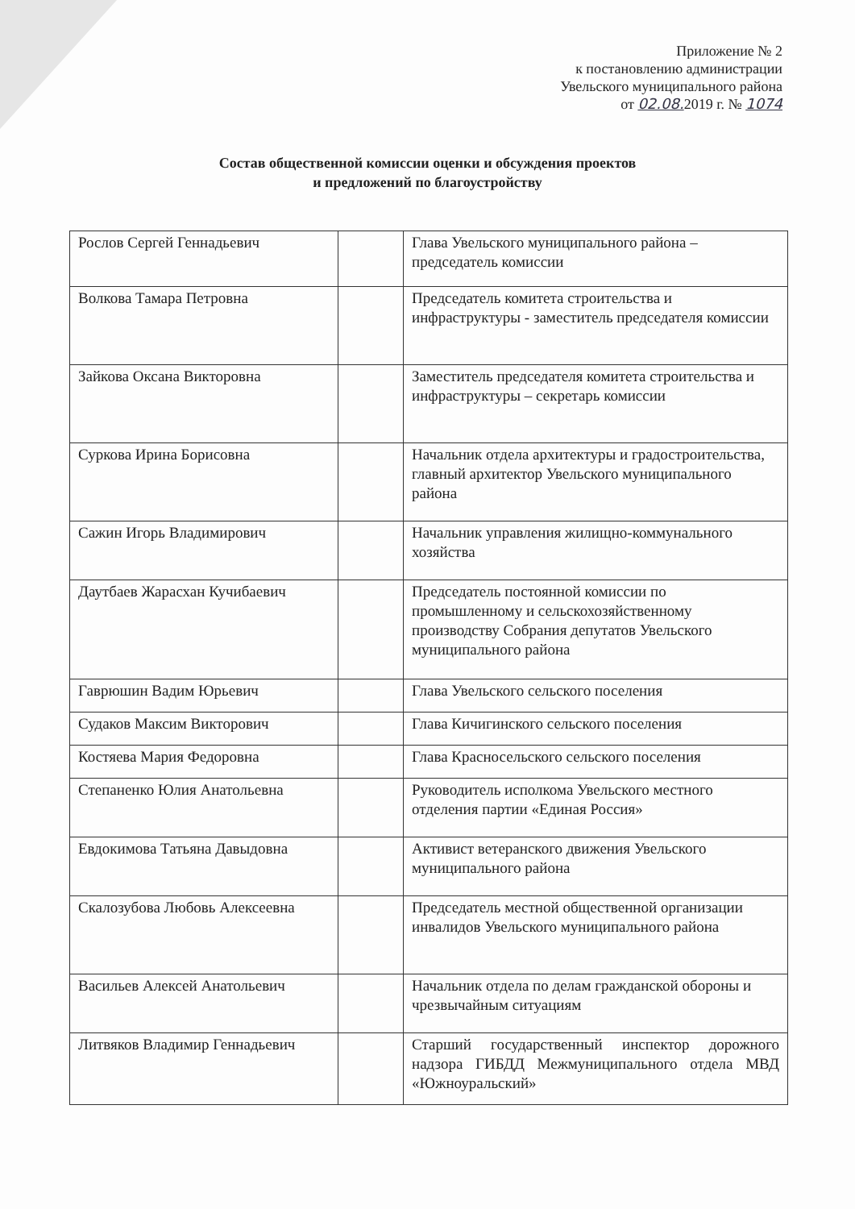Приложение № 2
к постановлению администрации
Увельского муниципального района
от 02.08. 2019 г. № 1074
Состав общественной комиссии оценки и обсуждения проектов
и предложений по благоустройству
| Рослов Сергей Геннадьевич | | Глава Увельского муниципального района – председатель комиссии |
| Волкова Тамара Петровна | | Председатель комитета строительства и инфраструктуры - заместитель председателя комиссии |
| Зайкова Оксана Викторовна | | Заместитель председателя комитета строительства и инфраструктуры – секретарь комиссии |
| Суркова Ирина Борисовна | | Начальник отдела архитектуры и градостроительства, главный архитектор Увельского муниципального района |
| Сажин Игорь Владимирович | | Начальник управления жилищно-коммунального хозяйства |
| Даутбаев Жарасхан Кучибаевич | | Председатель постоянной комиссии по промышленному и сельскохозяйственному производству Собрания депутатов Увельского муниципального района |
| Гаврюшин Вадим Юрьевич | | Глава Увельского сельского поселения |
| Судаков Максим Викторович | | Глава Кичигинского сельского поселения |
| Костяева Мария Федоровна | | Глава Красносельского сельского поселения |
| Степаненко Юлия Анатольевна | | Руководитель исполкома Увельского местного отделения партии «Единая Россия» |
| Евдокимова Татьяна Давыдовна | | Активист ветеранского движения Увельского муниципального района |
| Скалозубова Любовь Алексеевна | | Председатель местной общественной организации инвалидов Увельского муниципального района |
| Васильев Алексей Анатольевич | | Начальник отдела по делам гражданской обороны и чрезвычайным ситуациям |
| Литвяков Владимир Геннадьевич | | Старший государственный инспектор дорожного надзора ГИБДД Межмуниципального отдела МВД «Южноуральский» |